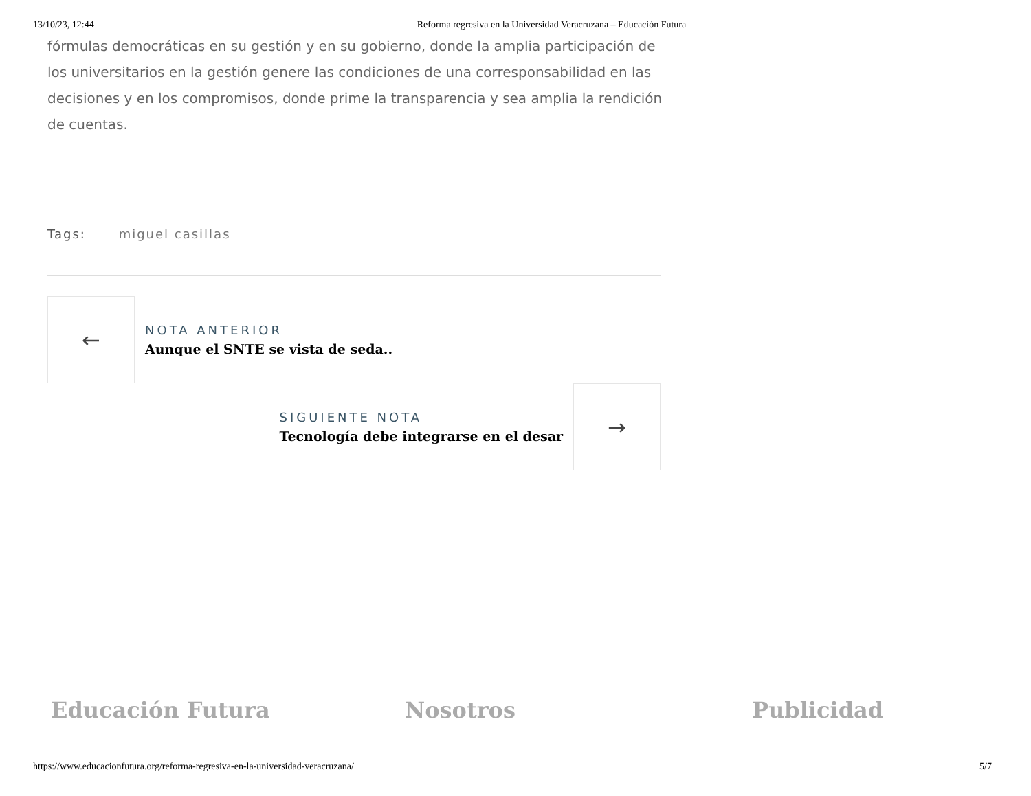13/10/23, 12:44 Reforma regresiva en la Universidad Veracruzana – Educación Futura
fórmulas democráticas en su gestión y en su gobierno, donde la amplia participación de los universitarios en la gestión genere las condiciones de una corresponsabilidad en las decisiones y en los compromisos, donde prime la transparencia y sea amplia la rendición de cuentas.
Tags: miguel casillas
←
NOTA ANTERIOR
Aunque el SNTE se vista de seda..
SIGUIENTE NOTA
Tecnología debe integrarse en el desar
→
Educación Futura Nosotros Publicidad
https://www.educacionfutura.org/reforma-regresiva-en-la-universidad-veracruzana/ 5/7